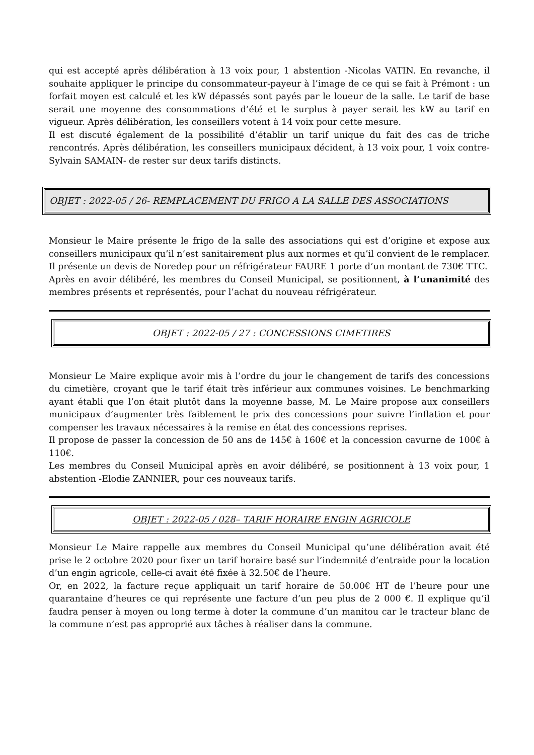qui est accepté après délibération à 13 voix pour, 1 abstention -Nicolas VATIN. En revanche, il souhaite appliquer le principe du consommateur-payeur à l’image de ce qui se fait à Prémont : un forfait moyen est calculé et les kW dépassés sont payés par le loueur de la salle. Le tarif de base serait une moyenne des consommations d’été et le surplus à payer serait les kW au tarif en vigueur. Après délibération, les conseillers votent à 14 voix pour cette mesure.
Il est discuté également de la possibilité d’établir un tarif unique du fait des cas de triche rencontrés. Après délibération, les conseillers municipaux décident, à 13 voix pour, 1 voix contre- Sylvain SAMAIN- de rester sur deux tarifs distincts.
OBJET : 2022-05 / 26- REMPLACEMENT DU FRIGO A LA SALLE DES ASSOCIATIONS
Monsieur le Maire présente le frigo de la salle des associations qui est d’origine et expose aux conseillers municipaux qu’il n’est sanitairement plus aux normes et qu’il convient de le remplacer. Il présente un devis de Noredep pour un réfrigérateur FAURE 1 porte d’un montant de 730€ TTC.
Après en avoir délibéré, les membres du Conseil Municipal, se positionnent, à l’unanimité des membres présents et représentés, pour l’achat du nouveau réfrigérateur.
OBJET : 2022-05 / 27 : CONCESSIONS CIMETIRES
Monsieur Le Maire explique avoir mis à l’ordre du jour le changement de tarifs des concessions du cimetière, croyant que le tarif était très inférieur aux communes voisines. Le benchmarking ayant établi que l’on était plutôt dans la moyenne basse, M. Le Maire propose aux conseillers municipaux d’augmenter très faiblement le prix des concessions pour suivre l’inflation et pour compenser les travaux nécessaires à la remise en état des concessions reprises.
Il propose de passer la concession de 50 ans de 145€ à 160€ et la concession cavurne de 100€ à 110€.
Les membres du Conseil Municipal après en avoir délibéré, se positionnent à 13 voix pour, 1 abstention -Elodie ZANNIER, pour ces nouveaux tarifs.
OBJET : 2022-05 / 028– TARIF HORAIRE ENGIN AGRICOLE
Monsieur Le Maire rappelle aux membres du Conseil Municipal qu’une délibération avait été prise le 2 octobre 2020 pour fixer un tarif horaire basé sur l’indemnité d’entraide pour la location d’un engin agricole, celle-ci avait été fixée à 32.50€ de l’heure.
Or, en 2022, la facture reçue appliquait un tarif horaire de 50.00€ HT de l’heure pour une quarantaine d’heures ce qui représente une facture d’un peu plus de 2 000 €. Il explique qu’il faudra penser à moyen ou long terme à doter la commune d’un manitou car le tracteur blanc de la commune n’est pas approprié aux tâches à réaliser dans la commune.